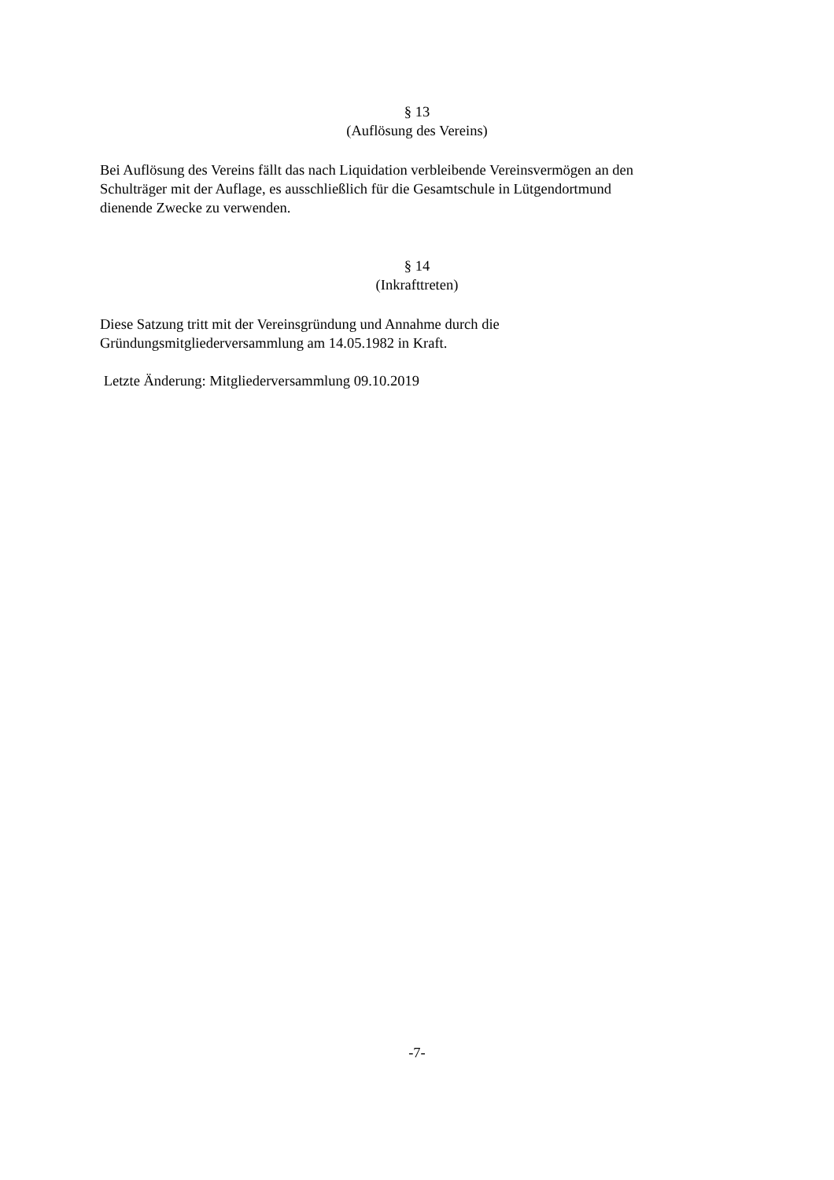§ 13
(Auflösung des Vereins)
Bei Auflösung des Vereins fällt das nach Liquidation verbleibende Vereinsvermögen an den
Schulträger mit der Auflage, es ausschließlich für die Gesamtschule in Lütgendortmund
dienende Zwecke zu verwenden.
§ 14
(Inkrafttreten)
Diese Satzung tritt mit der Vereinsgründung und Annahme durch die
Gründungsmitgliederversammlung am 14.05.1982 in Kraft.
Letzte Änderung: Mitgliederversammlung 09.10.2019
-7-